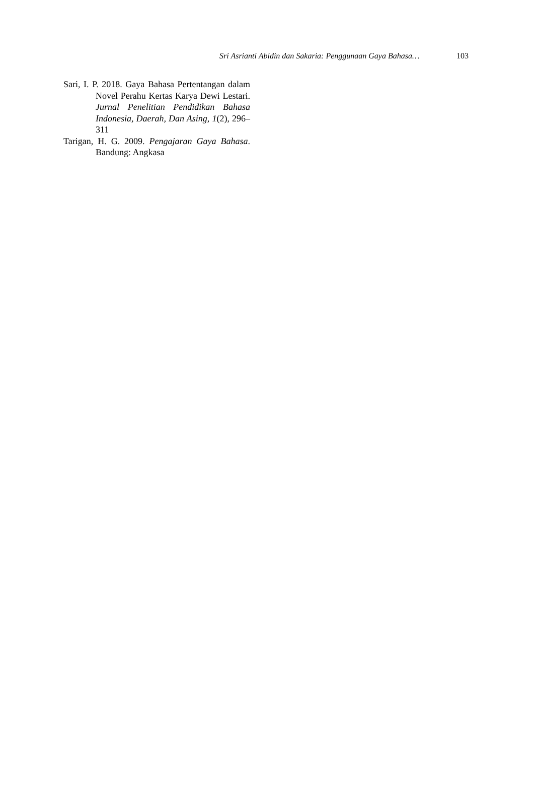Sri Asrianti Abidin dan Sakaria: Penggunaan Gaya Bahasa… 103
Sari, I. P. 2018. Gaya Bahasa Pertentangan dalam Novel Perahu Kertas Karya Dewi Lestari. Jurnal Penelitian Pendidikan Bahasa Indonesia, Daerah, Dan Asing, 1(2), 296–311
Tarigan, H. G. 2009. Pengajaran Gaya Bahasa. Bandung: Angkasa